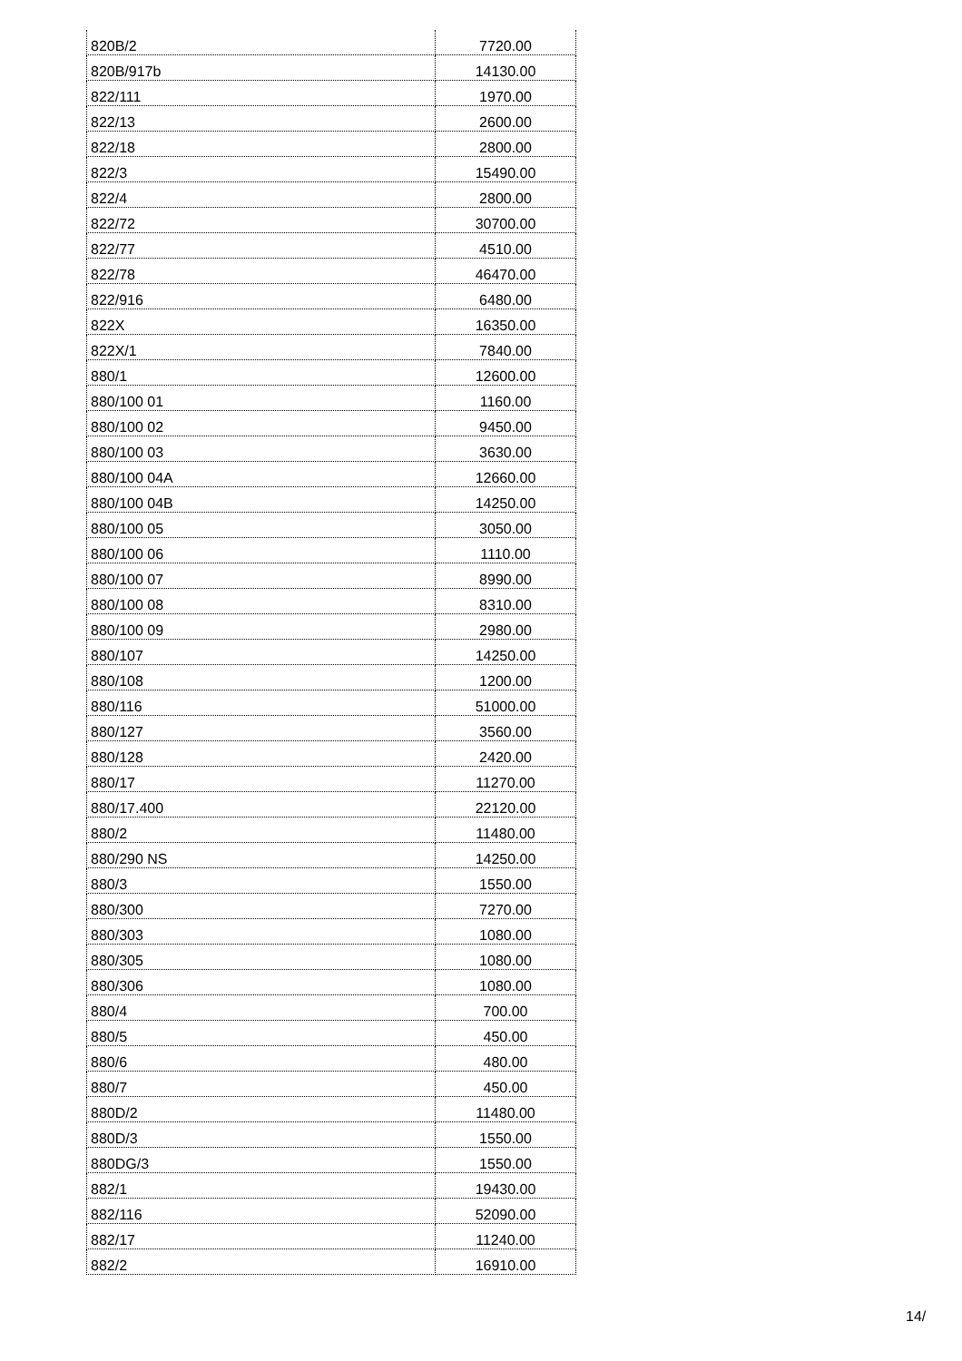| 820B/2 | 7720.00 |
| 820B/917b | 14130.00 |
| 822/111 | 1970.00 |
| 822/13 | 2600.00 |
| 822/18 | 2800.00 |
| 822/3 | 15490.00 |
| 822/4 | 2800.00 |
| 822/72 | 30700.00 |
| 822/77 | 4510.00 |
| 822/78 | 46470.00 |
| 822/916 | 6480.00 |
| 822X | 16350.00 |
| 822X/1 | 7840.00 |
| 880/1 | 12600.00 |
| 880/100 01 | 1160.00 |
| 880/100 02 | 9450.00 |
| 880/100 03 | 3630.00 |
| 880/100 04A | 12660.00 |
| 880/100 04B | 14250.00 |
| 880/100 05 | 3050.00 |
| 880/100 06 | 1110.00 |
| 880/100 07 | 8990.00 |
| 880/100 08 | 8310.00 |
| 880/100 09 | 2980.00 |
| 880/107 | 14250.00 |
| 880/108 | 1200.00 |
| 880/116 | 51000.00 |
| 880/127 | 3560.00 |
| 880/128 | 2420.00 |
| 880/17 | 11270.00 |
| 880/17.400 | 22120.00 |
| 880/2 | 11480.00 |
| 880/290 NS | 14250.00 |
| 880/3 | 1550.00 |
| 880/300 | 7270.00 |
| 880/303 | 1080.00 |
| 880/305 | 1080.00 |
| 880/306 | 1080.00 |
| 880/4 | 700.00 |
| 880/5 | 450.00 |
| 880/6 | 480.00 |
| 880/7 | 450.00 |
| 880D/2 | 11480.00 |
| 880D/3 | 1550.00 |
| 880DG/3 | 1550.00 |
| 882/1 | 19430.00 |
| 882/116 | 52090.00 |
| 882/17 | 11240.00 |
| 882/2 | 16910.00 |
14/